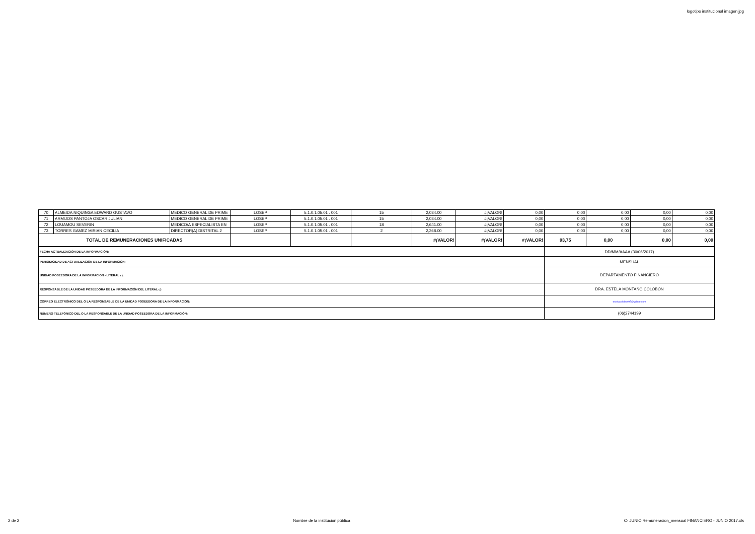logotipo institucional imagen jpg
| 70 | ALMEIDA NIQUINGA EDWARD GUSTAVO | MEDICO GENERAL DE PRIME | LOSEP | 5.1.0.1.05.01 . 001 | 15 | 2,034.00 | #¡VALOR! | 0,00 | 0,00 | 0,00 | 0,00 | 0,00 |
| 71 | ARMIJOS PANTOJA OSCAR JULIAN | MEDICO GENERAL DE PRIME | LOSEP | 5.1.0.1.05.01 . 001 | 15 | 2,034.00 | #¡VALOR! | 0,00 | 0,00 | 0,00 | 0,00 | 0,00 |
| 72 | LOUAMOU SEVERIN | MEDICO/A ESPECIALISTA EN | LOSEP | 5.1.0.1.05.01 . 001 | 18 | 2,641.00 | #¡VALOR! | 0,00 | 0,00 | 0,00 | 0,00 | 0,00 |
| 73 | TORRES GAMEZ MIRIAN CECILIA | DIRECTOR(A) DISTRITAL 2 | LOSEP | 5.1.0.1.05.01 . 001 | 2 | 2,368.00 | #¡VALOR! | 0,00 | 0,00 | 0,00 | 0,00 | 0,00 |
| TOTAL DE REMUNERACIONES UNIFICADAS | | | | | | #¡VALOR! | #¡VALOR! | #¡VALOR! | 93,75 | 0,00 | 0,00 | 0,00 |
| FECHA ACTUALIZACIÓN DE LA INFORMACIÓN: | DD/MM/AAAA (30/06/2017) |
| PERIODICIDAD DE ACTUALIZACIÓN DE LA INFORMACIÓN: | MENSUAL |
| UNIDAD POSEEDORA DE LA INFORMACION - LITERAL c): | DEPARTAMENTO FINANCIERO |
| RESPONSABLE DE LA UNIDAD POSEEDORA DE LA INFORMACIÓN DEL LITERAL c): | DRA. ESTELA MONTAÑO COLOBÒN |
| CORREO ELECTRÓNICO DEL O LA RESPONSABLE DE LA UNIDAD POSEEDORA DE LA INFORMACIÓN: | estelacolobon05@yahoo.com |
| NÚMERO TELEFÓNICO DEL O LA RESPONSABLE DE LA UNIDAD POSEEDORA DE LA INFORMACIÓN: | (06)2744199 |
2 de 2 Nombre de la institución pública C- JUNIO Remuneracion_mensual FINANCIERO - JUNIO 2017.xls